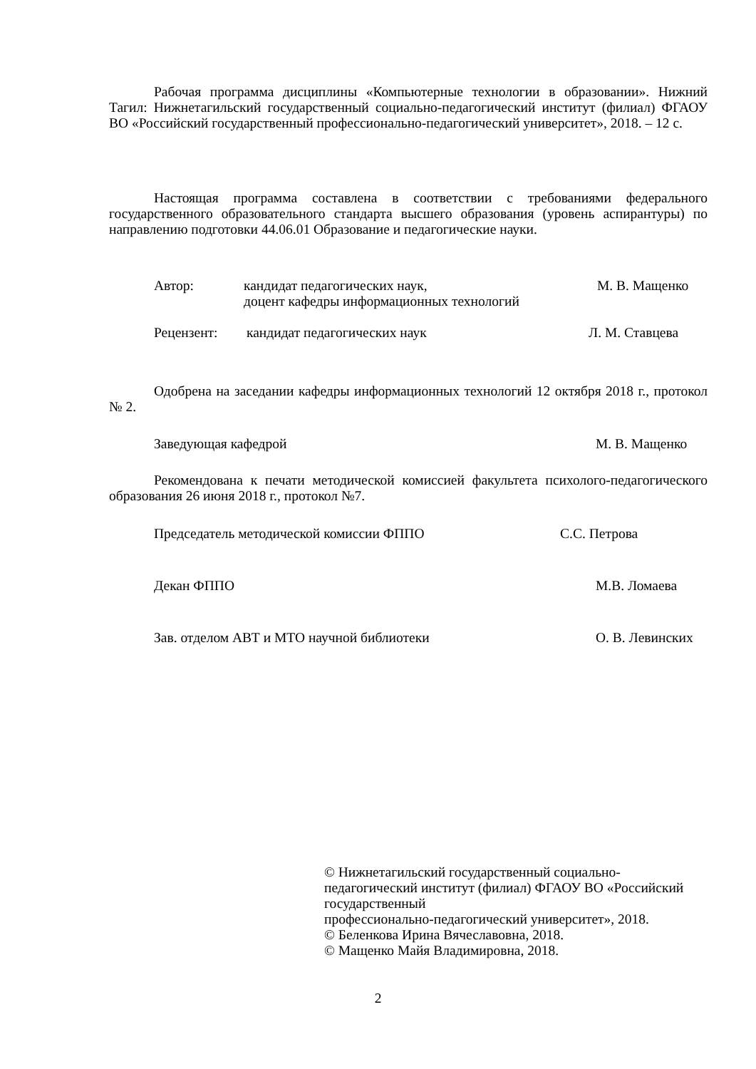Рабочая программа дисциплины «Компьютерные технологии в образовании». Нижний Тагил: Нижнетагильский государственный социально-педагогический институт (филиал) ФГАОУ ВО «Российский государственный профессионально-педагогический университет», 2018. – 12 с.
Настоящая программа составлена в соответствии с требованиями федерального государственного образовательного стандарта высшего образования (уровень аспирантуры) по направлению подготовки 44.06.01 Образование и педагогические науки.
Автор: кандидат педагогических наук,
доцент кафедры информационных технологий М. В. Мащенко
Рецензент: кандидат педагогических наук Л. М. Ставцева
Одобрена на заседании кафедры информационных технологий 12 октября 2018 г., протокол № 2.
Заведующая кафедрой М. В. Мащенко
Рекомендована к печати методической комиссией факультета психолого-педагогического образования 26 июня 2018 г., протокол №7.
Председатель методической комиссии ФППО С.С. Петрова
Декан ФППО М.В. Ломаева
Зав. отделом АВТ и МТО научной библиотеки О. В. Левинских
© Нижнетагильский государственный социально-педагогический институт (филиал) ФГАОУ ВО «Российский государственный
профессионально-педагогический университет», 2018.
© Беленкова Ирина Вячеславовна, 2018.
© Мащенко Майя Владимировна, 2018.
2